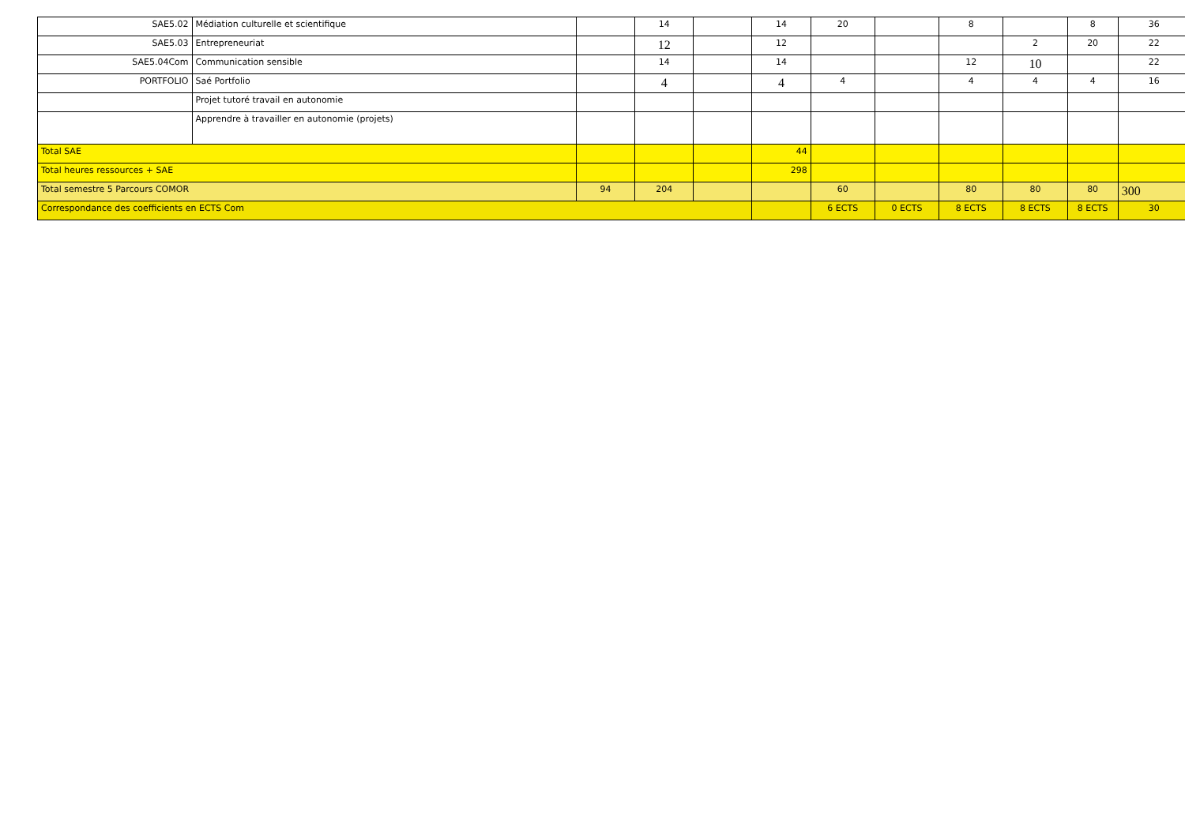| SAE5.02 | Médiation culturelle et scientifique | | 14 | | 14 | 20 | | 8 | | 8 | 36 |
| SAE5.03 | Entrepreneuriat | | 12 | | 12 | | | | 2 | 20 | 22 |
| SAE5.04Com | Communication sensible | | 14 | | 14 | | | 12 | 10 | | 22 |
| PORTFOLIO | Saé Portfolio | | 4 | | 4 | 4 | | 4 | 4 | 4 | 16 |
| | Projet tutoré travail en autonomie | | | | | | | | | | |
| | Apprendre à travailler en autonomie (projets) | | | | | | | | | | |
| Total SAE | | | | | 44 | | | | | | |
| Total heures ressources + SAE | | | | | 298 | | | | | | |
| Total semestre 5 Parcours COMOR | | 94 | 204 | | | 60 | | 80 | 80 | 80 | 300 |
| Correspondance des coefficients en ECTS Com | | | | | | 6 ECTS | 0 ECTS | 8 ECTS | 8 ECTS | 8 ECTS | 30 |